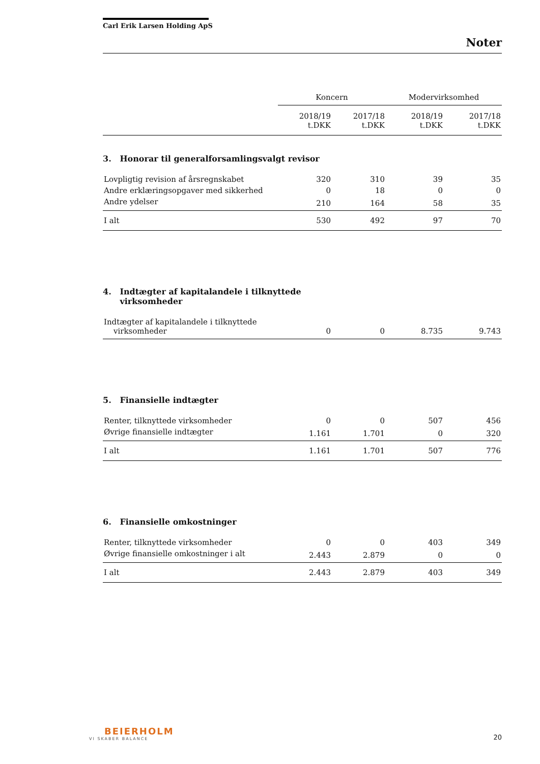Carl Erik Larsen Holding ApS
Noter
| | Koncern | | Modervirksomhed | |
| | 2018/19 t.DKK | 2017/18 t.DKK | 2018/19 t.DKK | 2017/18 t.DKK |
| 3. Honorar til generalforsamlingsvalgt revisor | | | | |
| Lovpligtig revision af årsregnskabet | 320 | 310 | 39 | 35 |
| Andre erklæringsopgaver med sikkerhed | 0 | 18 | 0 | 0 |
| Andre ydelser | 210 | 164 | 58 | 35 |
| I alt | 530 | 492 | 97 | 70 |
| 4. Indtægter af kapitalandele i tilknyttede virksomheder | | | | |
| Indtægter af kapitalandele i tilknyttede virksomheder | 0 | 0 | 8.735 | 9.743 |
| 5. Finansielle indtægter | | | | |
| Renter, tilknyttede virksomheder | 0 | 0 | 507 | 456 |
| Øvrige finansielle indtægter | 1.161 | 1.701 | 0 | 320 |
| I alt | 1.161 | 1.701 | 507 | 776 |
| 6. Finansielle omkostninger | | | | |
| Renter, tilknyttede virksomheder | 0 | 0 | 403 | 349 |
| Øvrige finansielle omkostninger i alt | 2.443 | 2.879 | 0 | 0 |
| I alt | 2.443 | 2.879 | 403 | 349 |
BEIERHOLM
VI SKABER BALANCE
20